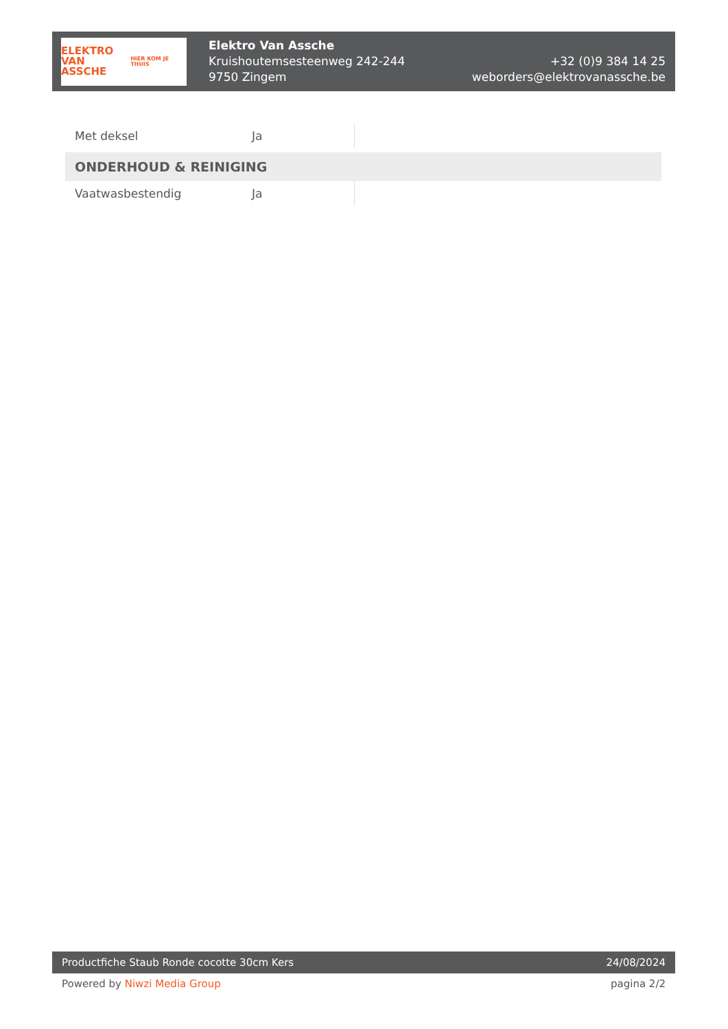ELEKTRO
VAN ASSCHE
HIER KOM JE THUIS
Elektro Van Assche
Kruishoutemsesteenweg 242-244
9750 Zingem
+32 (0)9 384 14 25
weborders@elektrovanassche.be
| Met deksel | Ja | |
| ONDERHOUD & REINIGING | | |
| Vaatwasbestendig | Ja | |
Productfiche Staub Ronde cocotte 30cm Kers 24/08/2024
Powered by Niwzi Media Group pagina 2/2